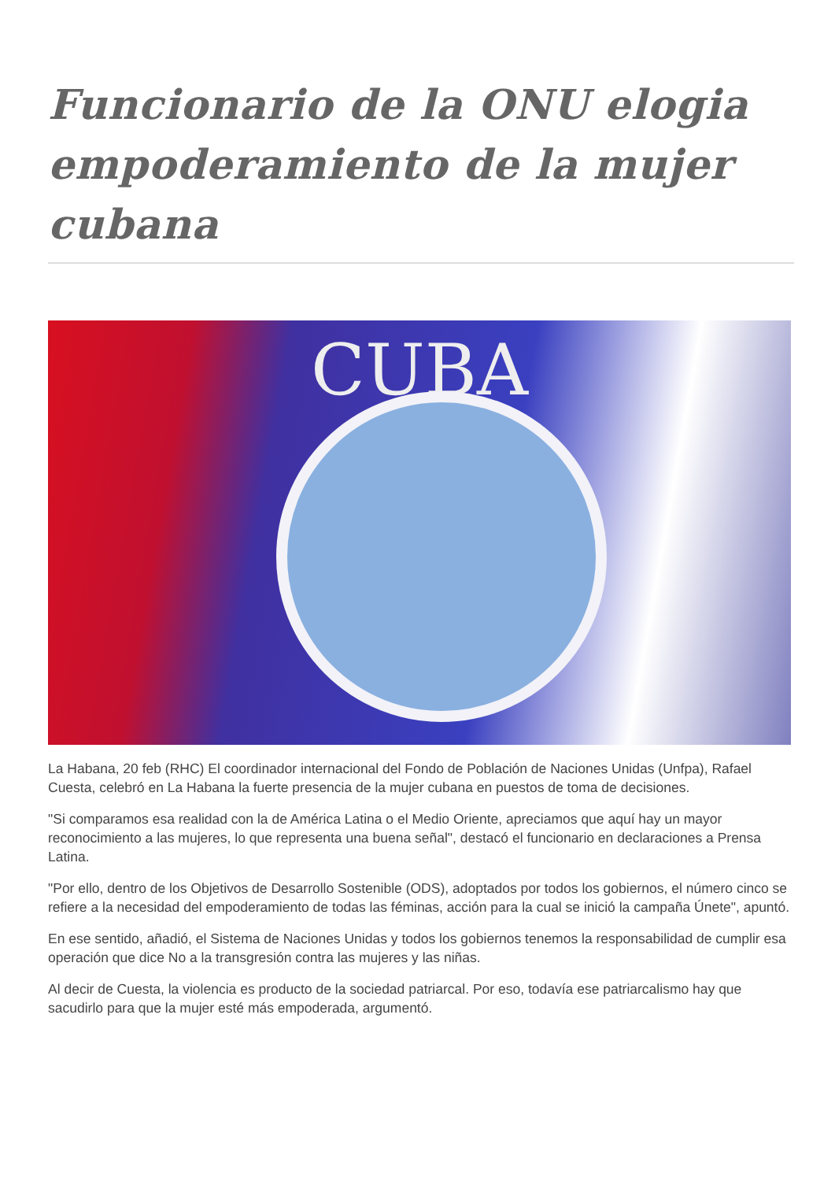Funcionario de la ONU elogia empoderamiento de la mujer cubana
CUBA
La Habana, 20 feb (RHC) El coordinador internacional del Fondo de Población de Naciones Unidas (Unfpa), Rafael Cuesta, celebró en La Habana la fuerte presencia de la mujer cubana en puestos de toma de decisiones.
"Si comparamos esa realidad con la de América Latina o el Medio Oriente, apreciamos que aquí hay un mayor reconocimiento a las mujeres, lo que representa una buena señal", destacó el funcionario en declaraciones a Prensa Latina.
"Por ello, dentro de los Objetivos de Desarrollo Sostenible (ODS), adoptados por todos los gobiernos, el número cinco se refiere a la necesidad del empoderamiento de todas las féminas, acción para la cual se inició la campaña Únete", apuntó.
En ese sentido, añadió, el Sistema de Naciones Unidas y todos los gobiernos tenemos la responsabilidad de cumplir esa operación que dice No a la transgresión contra las mujeres y las niñas.
Al decir de Cuesta, la violencia es producto de la sociedad patriarcal. Por eso, todavía ese patriarcalismo hay que sacudirlo para que la mujer esté más empoderada, argumentó.